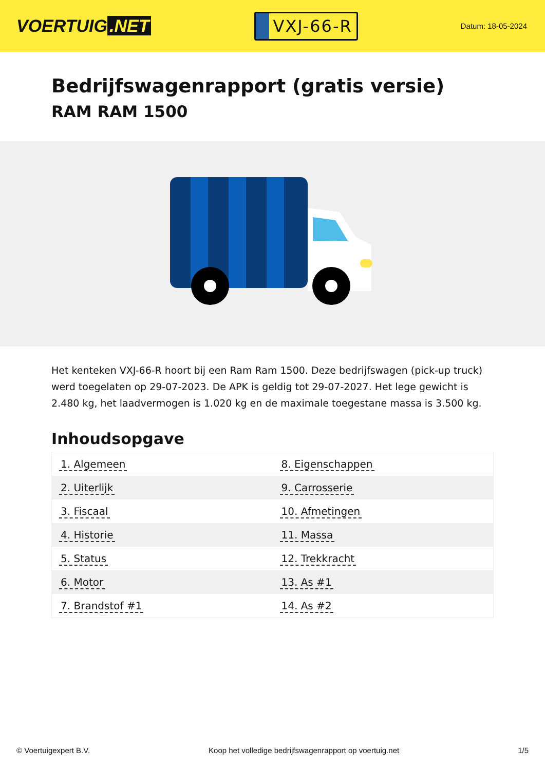VOERTUIG.NET
VXJ-66-R
Datum: 18-05-2024
Bedrijfswagenrapport (gratis versie)
RAM RAM 1500
Het kenteken VXJ-66-R hoort bij een Ram Ram 1500. Deze bedrijfswagen (pick-up truck) werd toegelaten op 29-07-2023. De APK is geldig tot 29-07-2027. Het lege gewicht is 2.480 kg, het laadvermogen is 1.020 kg en de maximale toegestane massa is 3.500 kg.
Inhoudsopgave
| 1. Algemeen | 8. Eigenschappen |
| 2. Uiterlijk | 9. Carrosserie |
| 3. Fiscaal | 10. Afmetingen |
| 4. Historie | 11. Massa |
| 5. Status | 12. Trekkracht |
| 6. Motor | 13. As #1 |
| 7. Brandstof #1 | 14. As #2 |
© Voertuigexpert B.V. Koop het volledige bedrijfswagenrapport op voertuig.net 1/5